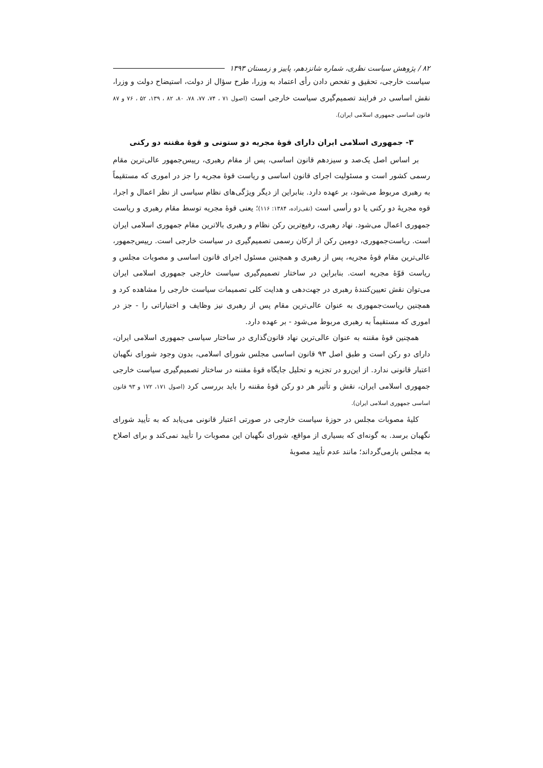۸۲ / پژوهش سیاست نظری، شماره شانزدهم، پاییز و زمستان ۱۳۹۳
سیاست خارجی، تحقیق و تفحص دادن رأی اعتماد به وزرا، طرح سؤال از دولت، استیضاح دولت و وزرا، نقش اساسی در فرایند تصمیم‌گیری سیاست خارجی است (اصول ۷۱ ، ۷۴، ۷۷، ۷۸، ۸۰، ۸۲ ، ۱۳۹، ۵۲ ، ۷۶ و ۸۷ قانون اساسی جمهوری اسلامی ایران).
۳- جمهوری اسلامی ایران دارای قوهٔ مجریه دو ستونی و قوهٔ مقننه دو رکنی
بر اساس اصل یک‌صد و سیزدهم قانون اساسی، پس از مقام رهبری، رییس‌جمهور عالی‌ترین مقام رسمی کشور است و مسئولیت اجرای قانون اساسی و ریاست قوهٔ مجریه را جز در اموری که مستقیماً به رهبری مربوط می‌شود، بر عهده دارد. بنابراین از دیگر ویژگی‌های نظام سیاسی از نظر اعمال و اجرا، قوه مجریهٔ دو رکنی یا دو رأسی است (تقی‌زاده، ۱۳۸۴: ۱۱۶)؛ یعنی قوهٔ مجریه توسط مقام رهبری و ریاست جمهوری اعمال می‌شود. نهاد رهبری، رفیع‌ترین رکن نظام و رهبری بالاترین مقام جمهوری اسلامی ایران است. ریاست‌جمهوری، دومین رکن از ارکان رسمی تصمیم‌گیری در سیاست خارجی است. رییس‌جمهور، عالی‌ترین مقام قوهٔ مجریه، پس از رهبری و همچنین مسئول اجرای قانون اساسی و مصوبات مجلس و ریاست قوّهٔ مجریه است. بنابراین در ساختار تصمیم‌گیری سیاست خارجی جمهوری اسلامی ایران می‌توان نقش تعیین‌کنندهٔ رهبری در جهت‌دهی و هدایت کلی تصمیمات سیاست خارجی را مشاهده کرد و همچنین ریاست‌جمهوری به عنوان عالی‌ترین مقام پس از رهبری نیز وظایف و اختیاراتی را - جز در اموری که مستقیماً به رهبری مربوط می‌شود - بر عهده دارد.
همچنین قوهٔ مقننه به عنوان عالی‌ترین نهاد قانون‌گذاری در ساختار سیاسی جمهوری اسلامی ایران، دارای دو رکن است و طبق اصل ۹۳ قانون اساسی مجلس شورای اسلامی، بدون وجود شورای نگهبان اعتبار قانونی ندارد. از این‌رو در تجزیه و تحلیل جایگاه قوهٔ مقننه در ساختار تصمیم‌گیری سیاست خارجی جمهوری اسلامی ایران، نقش و تأثیر هر دو رکن قوهٔ مقننه را باید بررسی کرد (اصول ۱۷۱، ۱۷۲ و ۹۳ قانون اساسی جمهوری اسلامی ایران).
کلیهٔ مصوبات مجلس در حوزهٔ سیاست خارجی در صورتی اعتبار قانونی می‌یابد که به تأیید شورای نگهبان برسد. به گونه‌ای که بسیاری از مواقع، شورای نگهبان این مصوبات را تأیید نمی‌کند و برای اصلاح به مجلس بازمی‌گرداند؛ مانند عدم تأیید مصوبهٔ